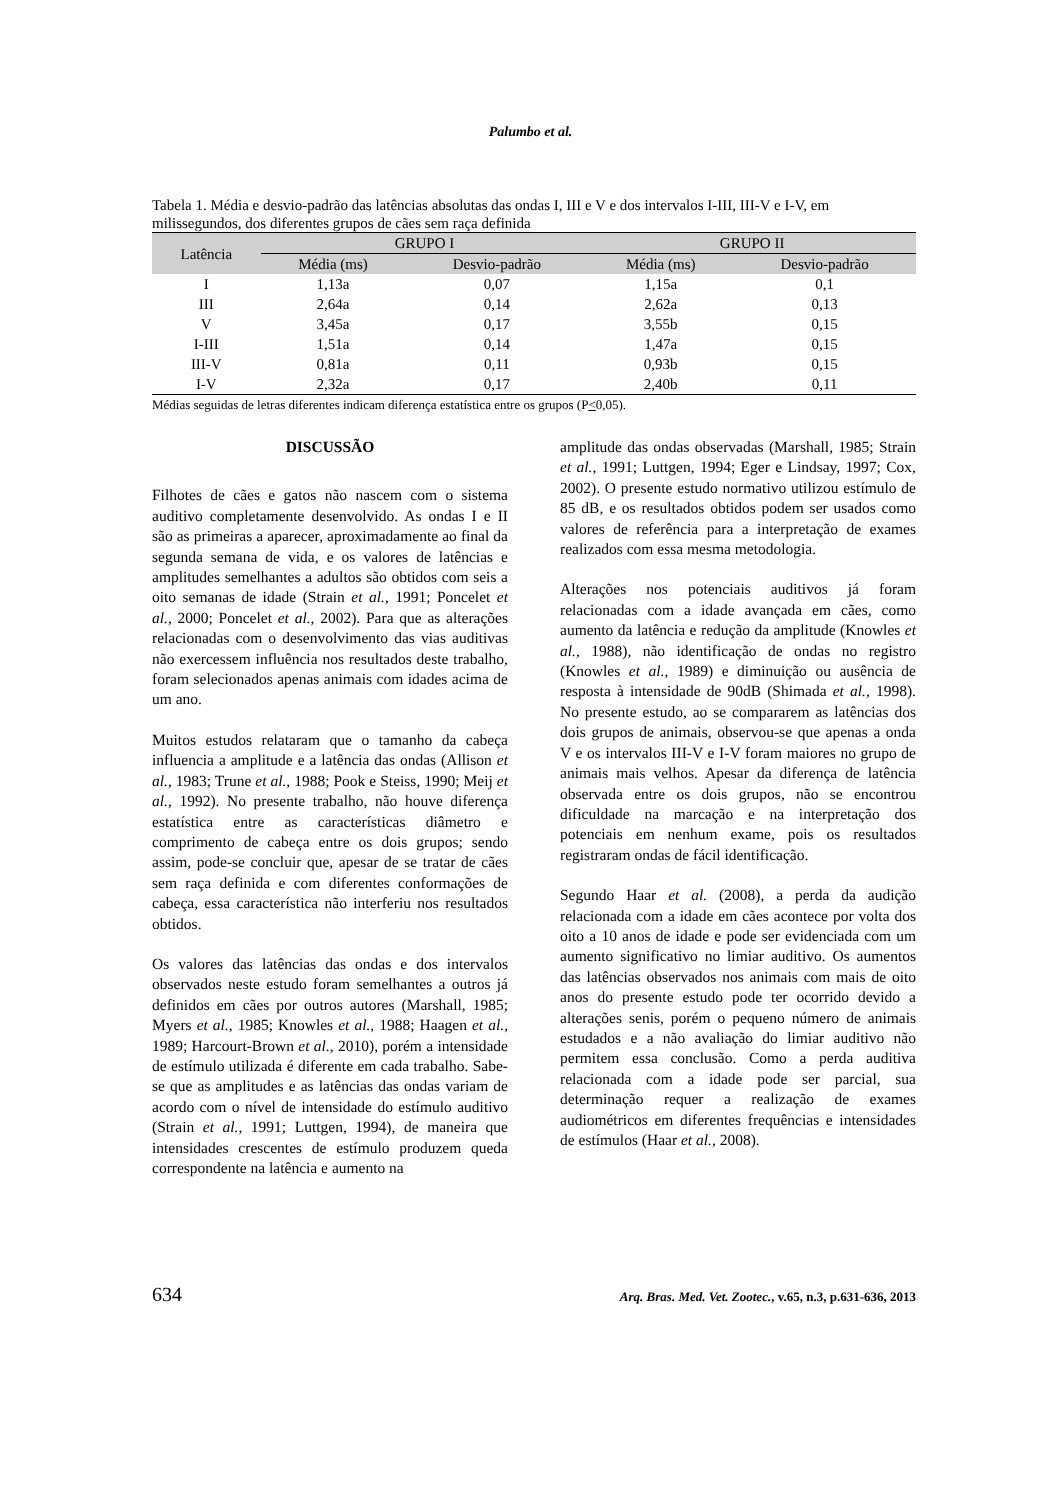Palumbo et al.
Tabela 1. Média e desvio-padrão das latências absolutas das ondas I, III e V e dos intervalos I-III, III-V e I-V, em milissegundos, dos diferentes grupos de cães sem raça definida
| Latência | GRUPO I | | GRUPO II | |
| --- | --- | --- | --- | --- |
| | Média (ms) | Desvio-padrão | Média (ms) | Desvio-padrão |
| I | 1,13a | 0,07 | 1,15a | 0,1 |
| III | 2,64a | 0,14 | 2,62a | 0,13 |
| V | 3,45a | 0,17 | 3,55b | 0,15 |
| I-III | 1,51a | 0,14 | 1,47a | 0,15 |
| III-V | 0,81a | 0,11 | 0,93b | 0,15 |
| I-V | 2,32a | 0,17 | 2,40b | 0,11 |
Médias seguidas de letras diferentes indicam diferença estatística entre os grupos (P<0,05).
DISCUSSÃO
Filhotes de cães e gatos não nascem com o sistema auditivo completamente desenvolvido. As ondas I e II são as primeiras a aparecer, aproximadamente ao final da segunda semana de vida, e os valores de latências e amplitudes semelhantes a adultos são obtidos com seis a oito semanas de idade (Strain et al., 1991; Poncelet et al., 2000; Poncelet et al., 2002). Para que as alterações relacionadas com o desenvolvimento das vias auditivas não exercessem influência nos resultados deste trabalho, foram selecionados apenas animais com idades acima de um ano.
Muitos estudos relataram que o tamanho da cabeça influencia a amplitude e a latência das ondas (Allison et al., 1983; Trune et al., 1988; Pook e Steiss, 1990; Meij et al., 1992). No presente trabalho, não houve diferença estatística entre as características diâmetro e comprimento de cabeça entre os dois grupos; sendo assim, pode-se concluir que, apesar de se tratar de cães sem raça definida e com diferentes conformações de cabeça, essa característica não interferiu nos resultados obtidos.
Os valores das latências das ondas e dos intervalos observados neste estudo foram semelhantes a outros já definidos em cães por outros autores (Marshall, 1985; Myers et al., 1985; Knowles et al., 1988; Haagen et al., 1989; Harcourt-Brown et al., 2010), porém a intensidade de estímulo utilizada é diferente em cada trabalho. Sabe-se que as amplitudes e as latências das ondas variam de acordo com o nível de intensidade do estímulo auditivo (Strain et al., 1991; Luttgen, 1994), de maneira que intensidades crescentes de estímulo produzem queda correspondente na latência e aumento na
amplitude das ondas observadas (Marshall, 1985; Strain et al., 1991; Luttgen, 1994; Eger e Lindsay, 1997; Cox, 2002). O presente estudo normativo utilizou estímulo de 85 dB, e os resultados obtidos podem ser usados como valores de referência para a interpretação de exames realizados com essa mesma metodologia.
Alterações nos potenciais auditivos já foram relacionadas com a idade avançada em cães, como aumento da latência e redução da amplitude (Knowles et al., 1988), não identificação de ondas no registro (Knowles et al., 1989) e diminuição ou ausência de resposta à intensidade de 90dB (Shimada et al., 1998). No presente estudo, ao se compararem as latências dos dois grupos de animais, observou-se que apenas a onda V e os intervalos III-V e I-V foram maiores no grupo de animais mais velhos. Apesar da diferença de latência observada entre os dois grupos, não se encontrou dificuldade na marcação e na interpretação dos potenciais em nenhum exame, pois os resultados registraram ondas de fácil identificação.
Segundo Haar et al. (2008), a perda da audição relacionada com a idade em cães acontece por volta dos oito a 10 anos de idade e pode ser evidenciada com um aumento significativo no limiar auditivo. Os aumentos das latências observados nos animais com mais de oito anos do presente estudo pode ter ocorrido devido a alterações senis, porém o pequeno número de animais estudados e a não avaliação do limiar auditivo não permitem essa conclusão. Como a perda auditiva relacionada com a idade pode ser parcial, sua determinação requer a realização de exames audiométricos em diferentes frequências e intensidades de estímulos (Haar et al., 2008).
634 Arq. Bras. Med. Vet. Zootec., v.65, n.3, p.631-636, 2013